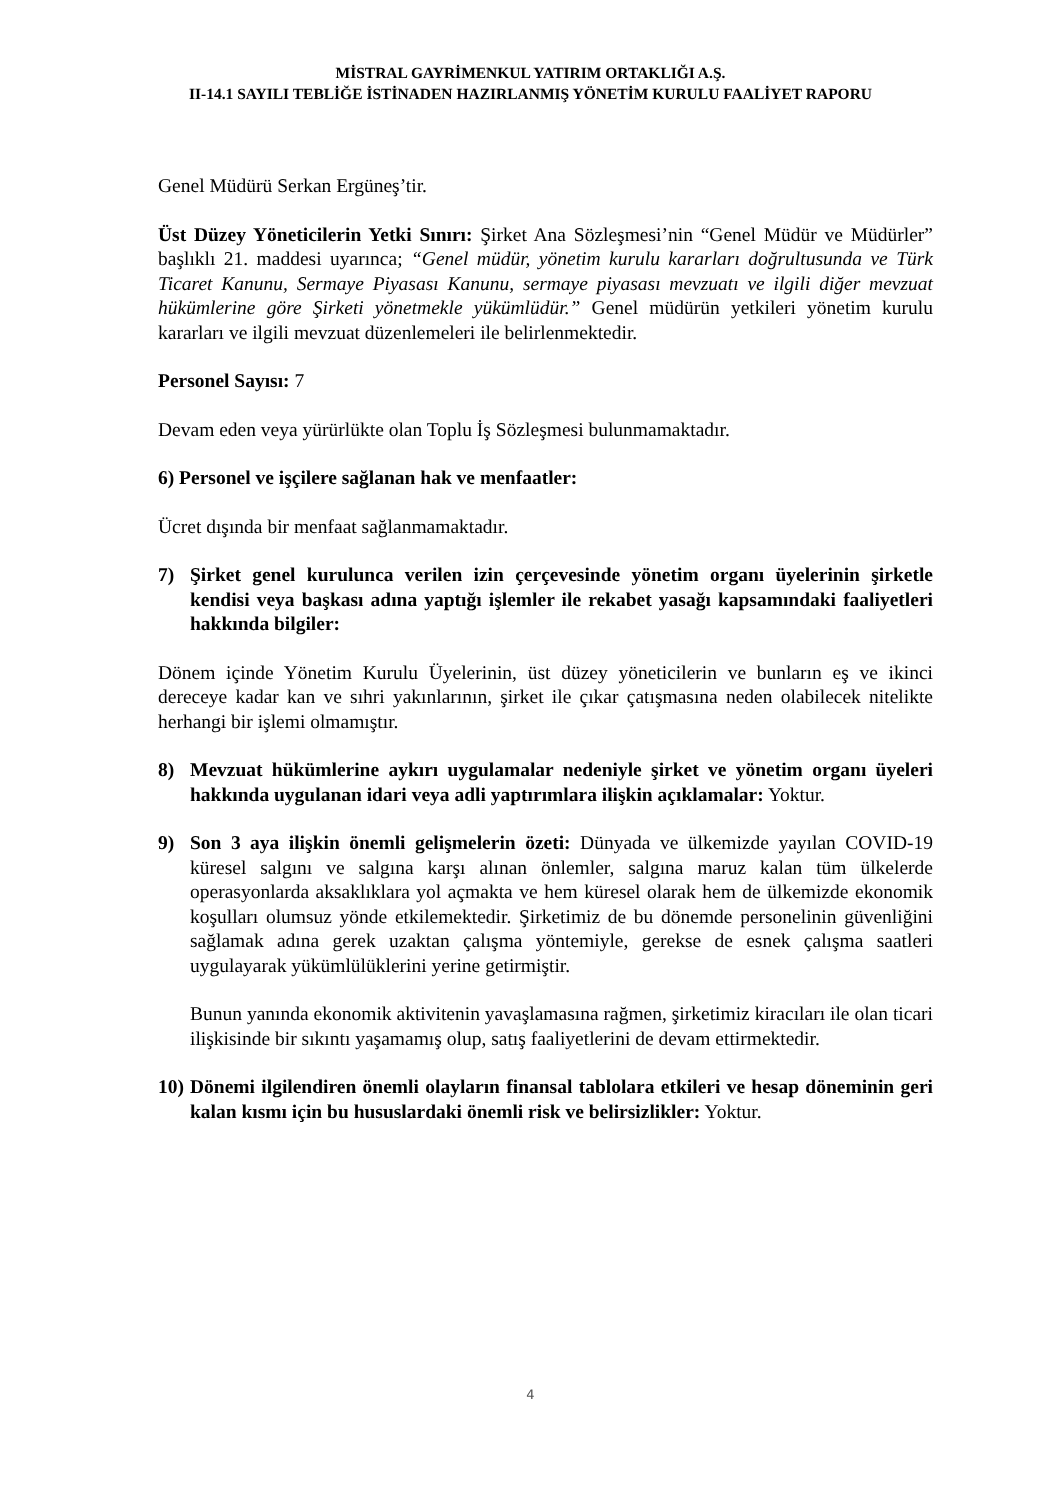MİSTRAL GAYRİMENKUL YATIRIM ORTAKLIĞI A.Ş.
II-14.1 SAYILI TEBLİĞE İSTİNADEN HAZIRLANMIŞ YÖNETİM KURULU FAALİYET RAPORU
Genel Müdürü Serkan Ergüneş’tir.
Üst Düzey Yöneticilerin Yetki Sınırı: Şirket Ana Sözleşmesi’nin “Genel Müdür ve Müdürler” başlıklı 21. maddesi uyarınca; “Genel müdür, yönetim kurulu kararları doğrultusunda ve Türk Ticaret Kanunu, Sermaye Piyasası Kanunu, sermaye piyasası mevzuatı ve ilgili diğer mevzuat hükümlerine göre Şirketi yönetmekle yükümlüdür.” Genel müdürün yetkileri yönetim kurulu kararları ve ilgili mevzuat düzenlemeleri ile belirlenmektedir.
Personel Sayısı: 7
Devam eden veya yürürlükte olan Toplu İş Sözleşmesi bulunmamaktadır.
6) Personel ve işçilere sağlanan hak ve menfaatler:
Ücret dışında bir menfaat sağlanmamaktadır.
7) Şirket genel kurulunca verilen izin çerçevesinde yönetim organı üyelerinin şirketle kendisi veya başkası adına yaptığı işlemler ile rekabet yasağı kapsamındaki faaliyetleri hakkında bilgiler:
Dönem içinde Yönetim Kurulu Üyelerinin, üst düzey yöneticilerin ve bunların eş ve ikinci dereceye kadar kan ve sıhri yakınlarının, şirket ile çıkar çatışmasına neden olabilecek nitelikte herhangi bir işlemi olmamıştır.
8) Mevzuat hükümlerine aykırı uygulamalar nedeniyle şirket ve yönetim organı üyeleri hakkında uygulanan idari veya adli yaptırımlara ilişkin açıklamalar: Yoktur.
9) Son 3 aya ilişkin önemli gelişmelerin özeti: Dünyada ve ülkemizde yayılan COVID-19 küresel salgını ve salgına karşı alınan önlemler, salgına maruz kalan tüm ülkelerde operasyonlarda aksaklıklara yol açmakta ve hem küresel olarak hem de ülkemizde ekonomik koşulları olumsuz yönde etkilemektedir. Şirketimiz de bu dönemde personelinin güvenliğini sağlamak adına gerek uzaktan çalışma yöntemiyle, gerekse de esnek çalışma saatleri uygulayarak yükümlülüklerini yerine getirmiştir.
Bunun yanında ekonomik aktivitenin yavaşlamasına rağmen, şirketimiz kiracıları ile olan ticari ilişkisinde bir sıkıntı yaşamamış olup, satış faaliyetlerini de devam ettirmektedir.
10)
Dönemi ilgilendiren önemli olayların finansal tablolara etkileri ve hesap döneminin geri kalan kısmı için bu hususlardaki önemli risk ve belirsizlikler: Yoktur.
4